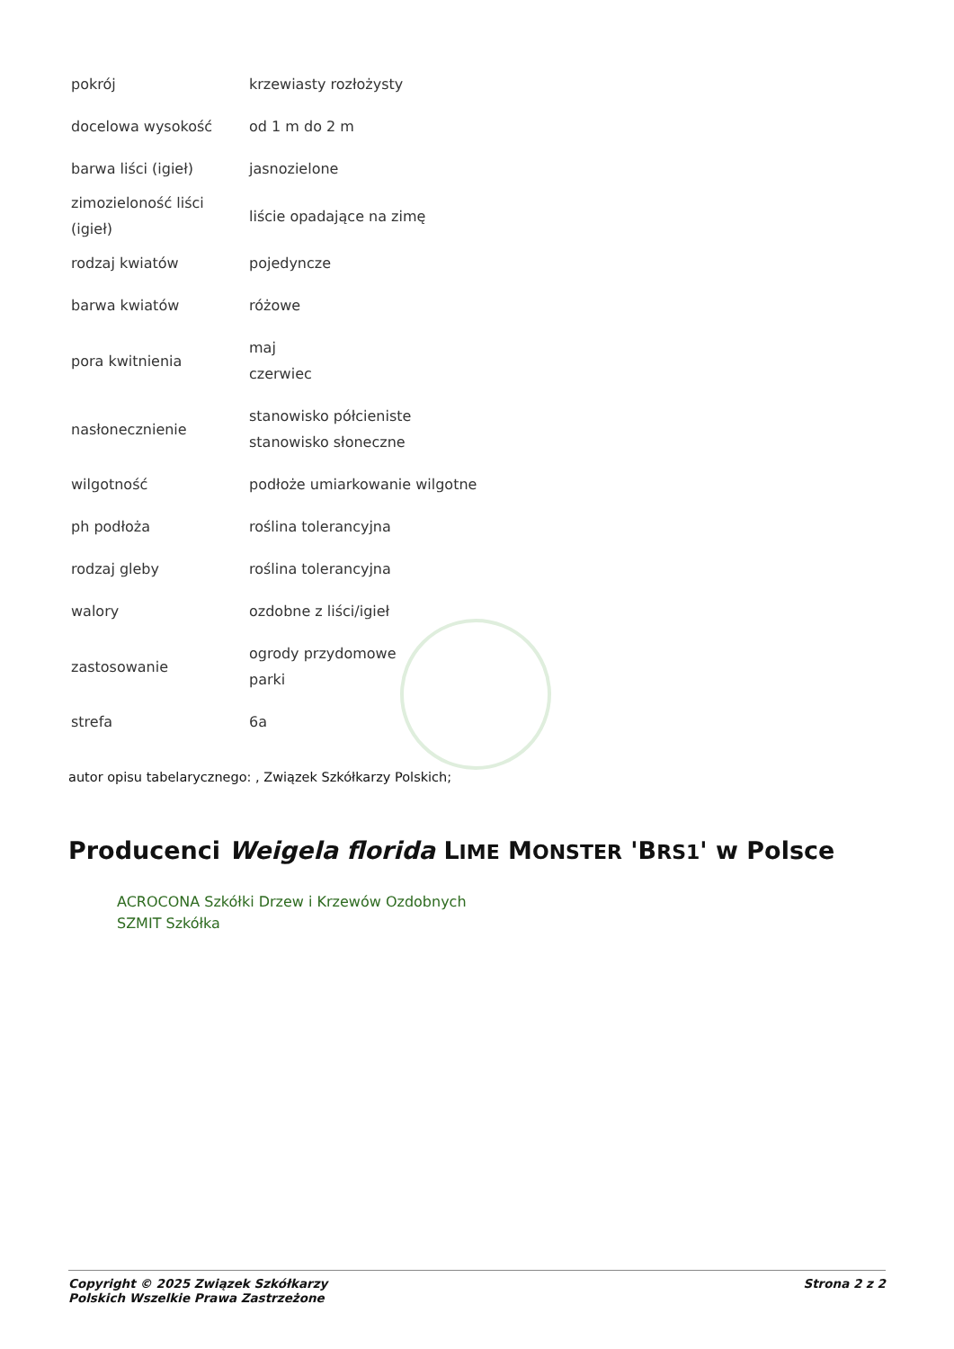| pokrój | krzewiasty rozłożysty |
| docelowa wysokość | od 1 m do 2 m |
| barwa liści (igieł) | jasnozielone |
| zimozieloność liści (igieł) | liście opadające na zimę |
| rodzaj kwiatów | pojedyncze |
| barwa kwiatów | różowe |
| pora kwitnienia | maj czerwiec |
| nasłonecznienie | stanowisko półcieniste stanowisko słoneczne |
| wilgotność | podłoże umiarkowanie wilgotne |
| ph podłoża | roślina tolerancyjna |
| rodzaj gleby | roślina tolerancyjna |
| walory | ozdobne z liści/igieł |
| zastosowanie | ogrody przydomowe parki |
| strefa | 6a |
autor opisu tabelarycznego: , Związek Szkółkarzy Polskich;
Producenci Weigela florida LIME MONSTER 'BRS1' w Polsce
ACROCONA Szkółki Drzew i Krzewów Ozdobnych
SZMIT Szkółka
Copyright © 2025 Związek Szkółkarzy
Polskich Wszelkie Prawa Zastrzeżone
Strona 2 z 2